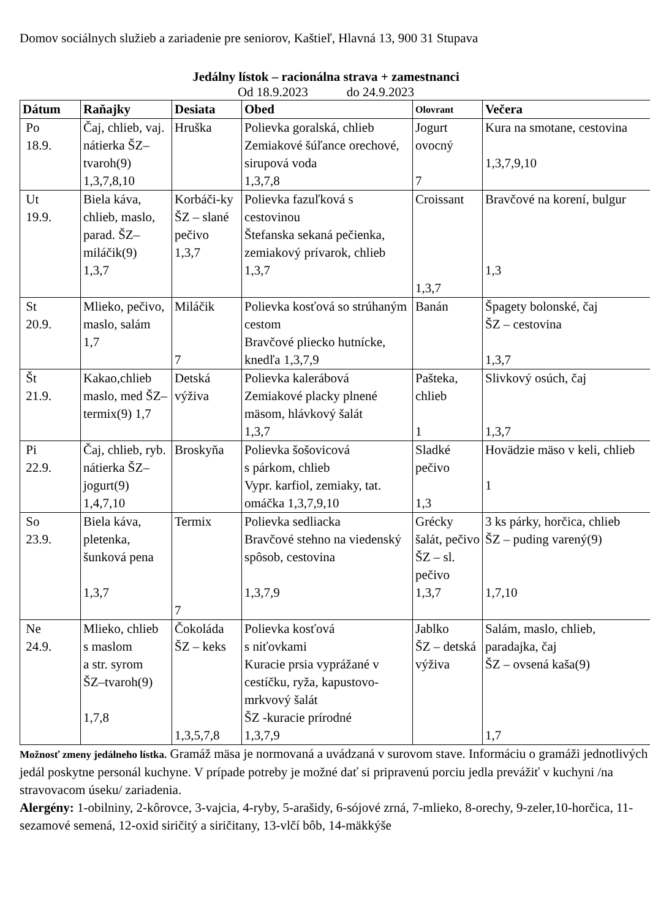Domov sociálnych služieb a zariadenie pre seniorov, Kaštieľ, Hlavná 13, 900 31 Stupava
Jedálny lístok – racionálna strava + zamestnanci
Od 18.9.2023 do 24.9.2023
| Dátum | Raňajky | Desiata | Obed | Olovrant | Večera |
| --- | --- | --- | --- | --- | --- |
| Po 18.9. | Čaj, chlieb, vaj. nátierka ŠZ–tvaroh(9) 1,3,7,8,10 | Hruška | Polievka goralská, chlieb Zemiakové šúľance orechové, sirupová voda 1,3,7,8 | Jogurt ovocný 7 | Kura na smotane, cestovina 1,3,7,9,10 |
| Ut 19.9. | Biela káva, chlieb, maslo, parad. ŠZ–miláčik(9) 1,3,7 | Korbáči-ky ŠZ – slané pečivo 1,3,7 | Polievka fazuľková s cestovinou Štefanska sekaná pečienka, zemiakový prívarok, chlieb 1,3,7 | Croissant 1,3,7 | Bravčové na korení, bulgur 1,3 |
| St 20.9. | Mlieko, pečivo, maslo, salám 1,7 | Miláčik 7 | Polievka kosťová so strúhaným cestom Bravčové pliecko hutnícke, knedľa 1,3,7,9 | Banán | Špagety bolonské, čaj ŠZ – cestovina 1,3,7 |
| Št 21.9. | Kakao,chlieb maslo, med ŠZ–termix(9) 1,7 | Detská výživa | Polievka kalerábová Zemiakové placky plnené mäsom, hlávkový šalát 1,3,7 | Pašteka, chlieb 1 | Slivkový osúch, čaj 1,3,7 |
| Pi 22.9. | Čaj, chlieb, ryb. nátierka ŠZ–jogurt(9) 1,4,7,10 | Broskyňa | Polievka šošovicová s párkom, chlieb Vypr. karfiol, zemiaky, tat. omáčka 1,3,7,9,10 | Sladké pečivo 1,3 | Hovädzie mäso v keli, chlieb 1 |
| So 23.9. | Biela káva, pletenka, šunková pena 1,3,7 | Termix 7 | Polievka sedliacka Bravčové stehno na viedenský spôsob, cestovina 1,3,7,9 | Grécky šalát, pečivo ŠZ – sl. pečivo 1,3,7 | 3 ks párky, horčica, chlieb ŠZ – puding varený(9) 1,7,10 |
| Ne 24.9. | Mlieko, chlieb s maslom a str. syrom ŠZ–tvaroh(9) 1,7,8 | Čokoláda ŠZ – keks 1,3,5,7,8 | Polievka kosťová s niťovkami Kuracie prsia vyprážané v cestíčku, ryža, kapustovo-mrkvový šalát ŠZ -kuracie prírodné 1,3,7,9 | Jablko ŠZ – detská výživa | Salám, maslo, chlieb, paradajka, čaj ŠZ – ovsená kaša(9) 1,7 |
Možnosť zmeny jedálneho lístka. Gramáž mäsa je normovaná a uvádzaná v surovom stave. Informáciu o gramáži jednotlivých jedál poskytne personál kuchyne. V prípade potreby je možné dať si pripravenú porciu jedla prevážiť v kuchyni /na stravovacom úseku/ zariadenia.
Alergény: 1-obilniny, 2-kôrovce, 3-vajcia, 4-ryby, 5-arašidy, 6-sójové zrná, 7-mlieko, 8-orechy, 9-zeler,10-horčica, 11-sezamové semená, 12-oxid siričitý a siričitany, 13-vlčí bôb, 14-mäkkýše